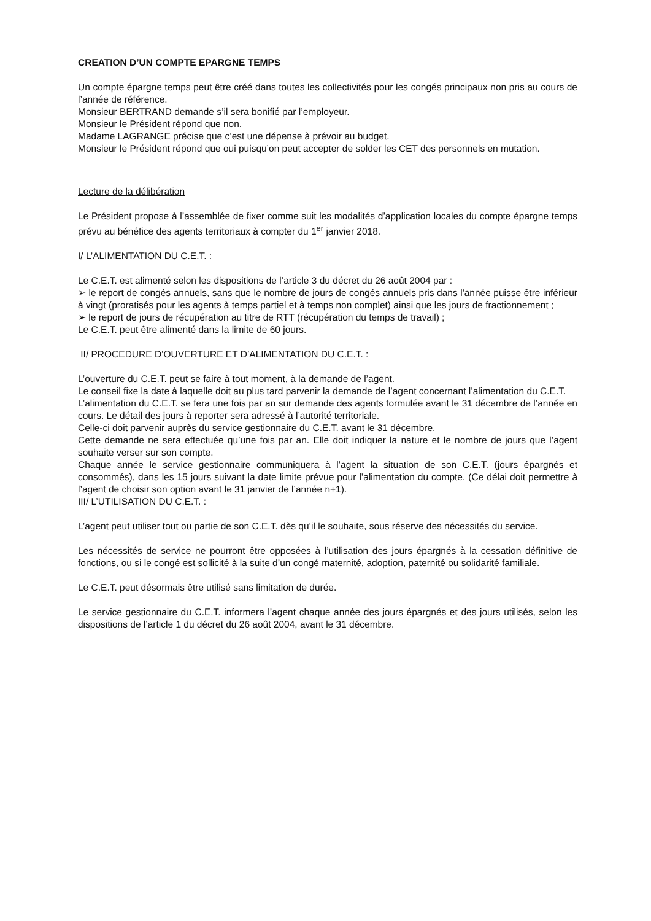CREATION D’UN COMPTE EPARGNE TEMPS
Un compte épargne temps peut être créé dans toutes les collectivités pour les congés principaux non pris au cours de l’année de référence.
Monsieur BERTRAND demande s’il sera bonifié par l’employeur.
Monsieur le Président répond que non.
Madame LAGRANGE précise que c’est une dépense à prévoir au budget.
Monsieur le Président répond que oui puisqu’on peut accepter de solder les CET des personnels en mutation.
Lecture de la délibération
Le Président propose à l’assemblée de fixer comme suit les modalités d’application locales du compte épargne temps prévu au bénéfice des agents territoriaux à compter du 1<sup>er</sup> janvier 2018.
I/ L’ALIMENTATION DU C.E.T. :
Le C.E.T. est alimenté selon les dispositions de l’article 3 du décret du 26 août 2004 par :
➢ le report de congés annuels, sans que le nombre de jours de congés annuels pris dans l'année puisse être inférieur à vingt (proratisés pour les agents à temps partiel et à temps non complet) ainsi que les jours de fractionnement ;
➢ le report de jours de récupération au titre de RTT (récupération du temps de travail) ;
Le C.E.T. peut être alimenté dans la limite de 60 jours.
II/ PROCEDURE D’OUVERTURE ET D’ALIMENTATION DU C.E.T. :
L’ouverture du C.E.T. peut se faire à tout moment, à la demande de l’agent.
Le conseil fixe la date à laquelle doit au plus tard parvenir la demande de l’agent concernant l’alimentation du C.E.T.
L’alimentation du C.E.T. se fera une fois par an sur demande des agents formulée avant le 31 décembre de l’année en cours. Le détail des jours à reporter sera adressé à l’autorité territoriale.
Celle-ci doit parvenir auprès du service gestionnaire du C.E.T. avant le 31 décembre.
Cette demande ne sera effectuée qu’une fois par an. Elle doit indiquer la nature et le nombre de jours que l’agent souhaite verser sur son compte.
Chaque année le service gestionnaire communiquera à l’agent la situation de son C.E.T. (jours épargnés et consommés), dans les 15 jours suivant la date limite prévue pour l’alimentation du compte. (Ce délai doit permettre à l’agent de choisir son option avant le 31 janvier de l’année n+1).
III/ L’UTILISATION DU C.E.T. :
L’agent peut utiliser tout ou partie de son C.E.T. dès qu’il le souhaite, sous réserve des nécessités du service.
Les nécessités de service ne pourront être opposées à l’utilisation des jours épargnés à la cessation définitive de fonctions, ou si le congé est sollicité à la suite d’un congé maternité, adoption, paternité ou solidarité familiale.
Le C.E.T. peut désormais être utilisé sans limitation de durée.
Le service gestionnaire du C.E.T. informera l’agent chaque année des jours épargnés et des jours utilisés, selon les dispositions de l’article 1 du décret du 26 août 2004, avant le 31 décembre.